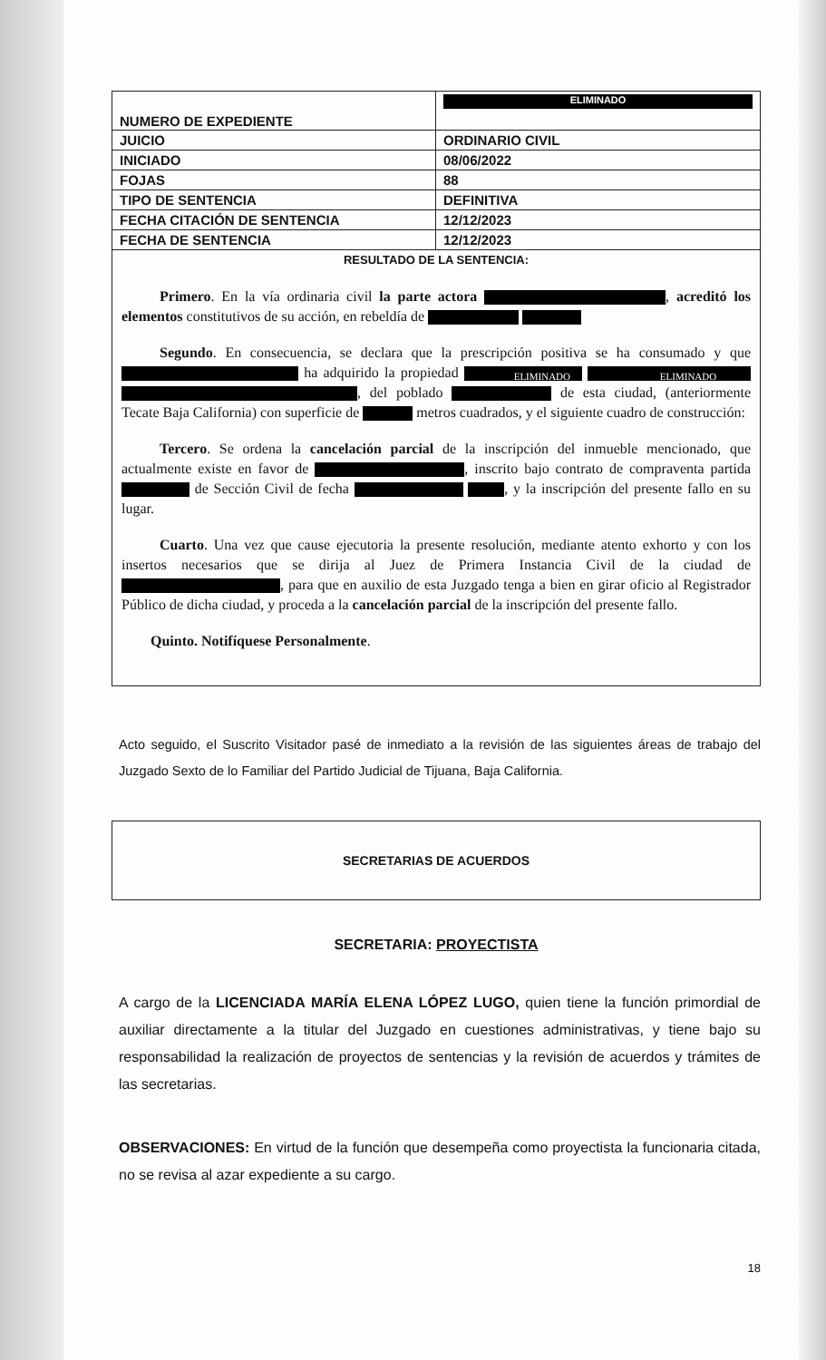| NUMERO DE EXPEDIENTE | ELIMINADO |
| JUICIO | ORDINARIO CIVIL |
| INICIADO | 08/06/2022 |
| FOJAS | 88 |
| TIPO DE SENTENCIA | DEFINITIVA |
| FECHA CITACIÓN DE SENTENCIA | 12/12/2023 |
| FECHA DE SENTENCIA | 12/12/2023 |
RESULTADO DE LA SENTENCIA:
Primero. En la vía ordinaria civil la parte actora , acreditó los elementos constitutivos de su acción, en rebeldía de
Segundo. En consecuencia, se declara que la prescripción positiva se ha consumado y que ha adquirido la propiedad ELIMINADO ELIMINADO , del poblado de esta ciudad, (anteriormente Tecate Baja California) con superficie de metros cuadrados, y el siguiente cuadro de construcción:
Tercero. Se ordena la cancelación parcial de la inscripción del inmueble mencionado, que actualmente existe en favor de , inscrito bajo contrato de compraventa partida de Sección Civil de fecha , y la inscripción del presente fallo en su lugar.
Cuarto. Una vez que cause ejecutoria la presente resolución, mediante atento exhorto y con los insertos necesarios que se dirija al Juez de Primera Instancia Civil de la ciudad de , para que en auxilio de esta Juzgado tenga a bien en girar oficio al Registrador Público de dicha ciudad, y proceda a la cancelación parcial de la inscripción del presente fallo.
Quinto. Notifíquese Personalmente.
Acto seguido, el Suscrito Visitador pasé de inmediato a la revisión de las siguientes áreas de trabajo del Juzgado Sexto de lo Familiar del Partido Judicial de Tijuana, Baja California.
SECRETARIAS DE ACUERDOS
SECRETARIA: PROYECTISTA
A cargo de la LICENCIADA MARÍA ELENA LÓPEZ LUGO, quien tiene la función primordial de auxiliar directamente a la titular del Juzgado en cuestiones administrativas, y tiene bajo su responsabilidad la realización de proyectos de sentencias y la revisión de acuerdos y trámites de las secretarias.
OBSERVACIONES: En virtud de la función que desempeña como proyectista la funcionaria citada, no se revisa al azar expediente a su cargo.
18